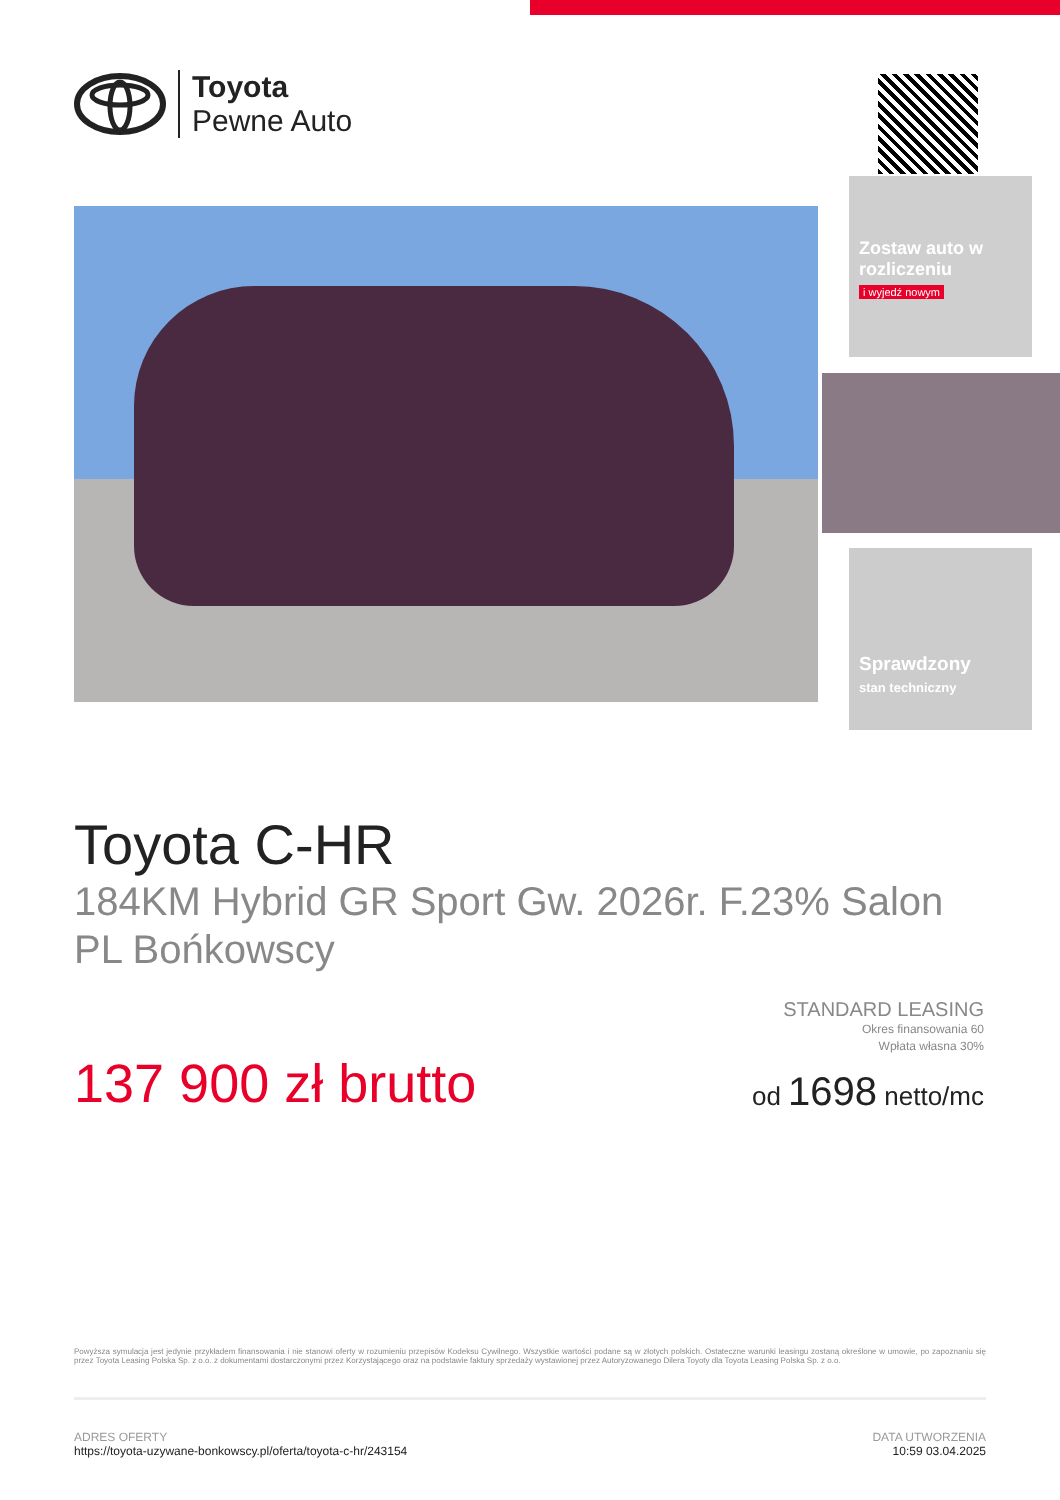Toyota
Pewne Auto
Zostaw auto w rozliczeniu
i wyjedź nowym
Sprawdzony
stan techniczny
Toyota C-HR
184KM Hybrid GR Sport Gw. 2026r. F.23% Salon PL Bońkowscy
137 900 zł brutto
STANDARD LEASING
Okres finansowania 60
Wpłata własna 30%
od 1698 netto/mc
Powyższa symulacja jest jedynie przykładem finansowania i nie stanowi oferty w rozumieniu przepisów Kodeksu Cywilnego. Wszystkie wartości podane są w złotych polskich. Ostateczne warunki leasingu zostaną określone w umowie, po zapoznaniu się przez Toyota Leasing Polska Sp. z o.o. z dokumentami dostarczonymi przez Korzystającego oraz na podstawie faktury sprzedaży wystawionej przez Autoryzowanego Dilera Toyoty dla Toyota Leasing Polska Sp. z o.o.
ADRES OFERTY
https://toyota-uzywane-bonkowscy.pl/oferta/toyota-c-hr/243154
DATA UTWORZENIA
10:59 03.04.2025